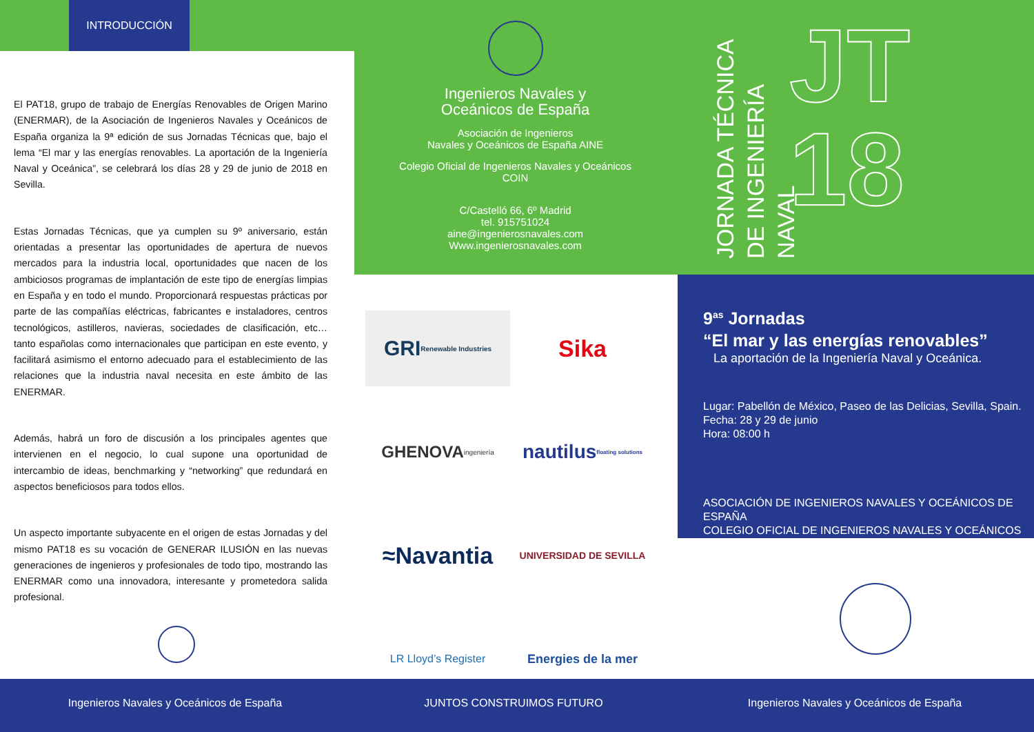INTRODUCCIÓN
El PAT18, grupo de trabajo de Energías Renovables de Origen Marino (ENERMAR), de la Asociación de Ingenieros Navales y Oceánicos de España organiza la 9ª edición de sus Jornadas Técnicas que, bajo el lema “El mar y las energías renovables. La aportación de la Ingeniería Naval y Oceánica”, se celebrará los días 28 y 29 de junio de 2018 en Sevilla.
Estas Jornadas Técnicas, que ya cumplen su 9º aniversario, están orientadas a presentar las oportunidades de apertura de nuevos mercados para la industria local, oportunidades que nacen de los ambiciosos programas de implantación de este tipo de energías limpias en España y en todo el mundo. Proporcionará respuestas prácticas por parte de las compañías eléctricas, fabricantes e instaladores, centros tecnológicos, astilleros, navieras, sociedades de clasificación, etc… tanto españolas como internacionales que participan en este evento, y facilitará asimismo el entorno adecuado para el establecimiento de las relaciones que la industria naval necesita en este ámbito de las ENERMAR.
Además, habrá un foro de discusión a los principales agentes que intervienen en el negocio, lo cual supone una oportunidad de intercambio de ideas, benchmarking y “networking” que redundará en aspectos beneficiosos para todos ellos.
Un aspecto importante subyacente en el origen de estas Jornadas y del mismo PAT18 es su vocación de GENERAR ILUSIÓN en las nuevas generaciones de ingenieros y profesionales de todo tipo, mostrando las ENERMAR como una innovadora, interesante y prometedora salida profesional.
Ingenieros Navales y
Oceánicos de España
Asociación de Ingenieros
Navales y Oceánicos de España AINE
Colegio Oficial de Ingenieros Navales y Oceánicos
COIN
C/Castelló 66, 6º Madrid
tel. 915751024
aine@ingenierosnavales.com
Www.ingenierosnavales.com
JORNADA TÉCNICA DE INGENIERÍA NAVAL
JT
18
GRI Renewable Industries
Sika
GHENOVA ingeniería
nautilus floating solutions
≈Navantia
UNIVERSIDAD DE SEVILLA
LR Lloyd’s Register
Energies de la mer
9<sup>as</sup> Jornadas
“El mar y las energías renovables”
La aportación de la Ingeniería Naval y Oceánica.
Lugar: Pabellón de México, Paseo de las Delicias, Sevilla, Spain.
Fecha: 28 y 29 de junio
Hora: 08:00 h
ASOCIACIÓN DE INGENIEROS NAVALES Y OCEÁNICOS DE ESPAÑA
COLEGIO OFICIAL DE INGENIEROS NAVALES Y OCEÁNICOS
Ingenieros Navales y Oceánicos de España JUNTOS CONSTRUIMOS FUTURO Ingenieros Navales y Oceánicos de España